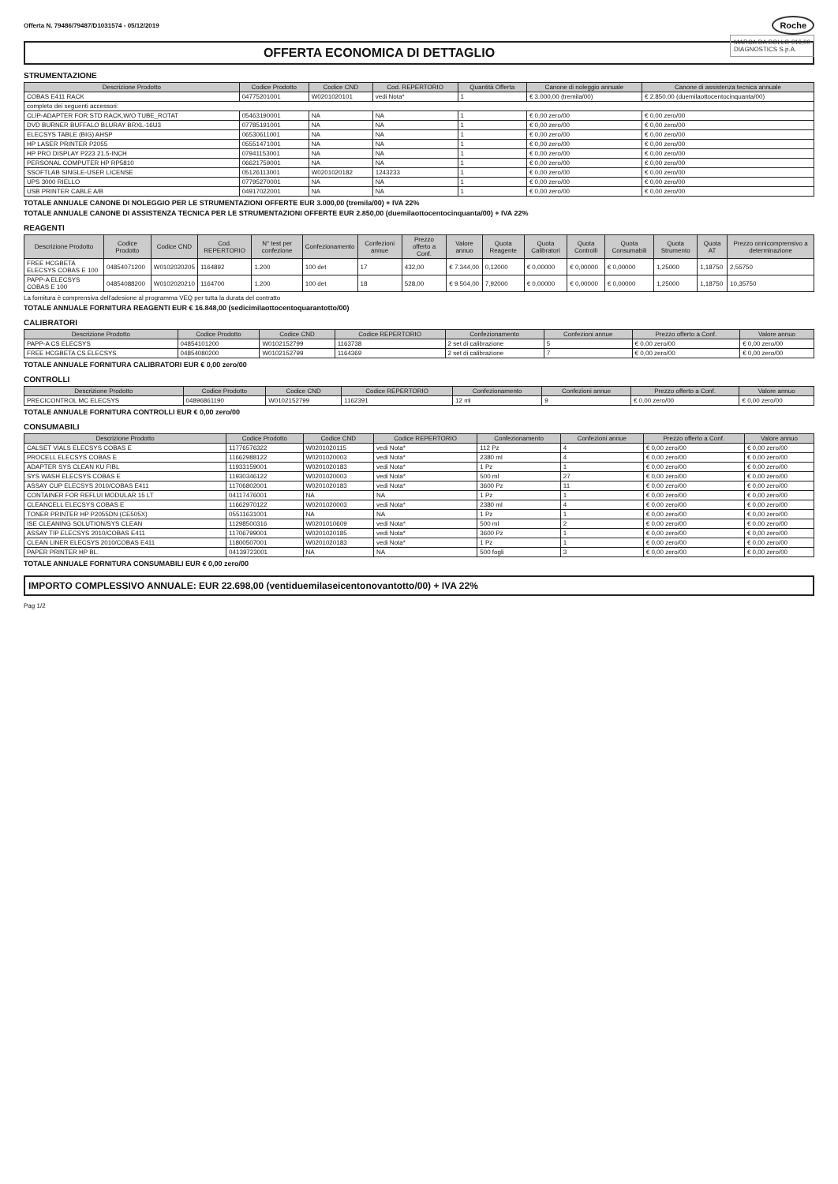Offerta N. 79486/79487/D1031574 - 05/12/2019
Roche
MARCA DA BOLLO €16,00
DIAGNOSTICS S.p.A.
OFFERTA ECONOMICA DI DETTAGLIO
STRUMENTAZIONE
| Descrizione Prodotto | Codice Prodotto | Codice CND | Cod. REPERTORIO | Quantità Offerta | Canone di noleggio annuale | Canone di assistenza tecnica annuale |
| --- | --- | --- | --- | --- | --- | --- |
| COBAS E411 RACK | 04775201001 | W0201020101 | vedi Nota* | 1 | € 3.000,00 (tremila/00) | € 2.850,00 (duemilaottocentocinquanta/00) |
| completo dei seguenti accessori: | | | | | | |
| CLIP-ADAPTER FOR STD RACK,W/O TUBE_ROTAT | 05463190001 | NA | NA | 1 | € 0,00 zero/00 | € 0,00 zero/00 |
| DVD BURNER BUFFALO BLURAY BRXL-16U3 | 07785191001 | NA | NA | 1 | € 0,00 zero/00 | € 0,00 zero/00 |
| ELECSYS TABLE (BIG) AHSP | 06530611001 | NA | NA | 1 | € 0,00 zero/00 | € 0,00 zero/00 |
| HP LASER PRINTER P2055 | 05551471001 | NA | NA | 1 | € 0,00 zero/00 | € 0,00 zero/00 |
| HP PRO DISPLAY P223 21.5-INCH | 07941153001 | NA | NA | 1 | € 0,00 zero/00 | € 0,00 zero/00 |
| PERSONAL COMPUTER HP RP5810 | 06621759001 | NA | NA | 1 | € 0,00 zero/00 | € 0,00 zero/00 |
| SSOFTLAB SINGLE-USER LICENSE | 05126113001 | W0201020182 | 1243233 | 1 | € 0,00 zero/00 | € 0,00 zero/00 |
| UPS 3000 RIELLO | 07795270001 | NA | NA | 1 | € 0,00 zero/00 | € 0,00 zero/00 |
| USB PRINTER CABLE A/B | 04917022001 | NA | NA | 1 | € 0,00 zero/00 | € 0,00 zero/00 |
TOTALE ANNUALE CANONE DI NOLEGGIO PER LE STRUMENTAZIONI OFFERTE EUR 3.000,00 (tremila/00) + IVA 22%
TOTALE ANNUALE CANONE DI ASSISTENZA TECNICA PER LE STRUMENTAZIONI OFFERTE EUR 2.850,00 (duemilaottocentocinquanta/00) + IVA 22%
REAGENTI
| Descrizione Prodotto | Codice Prodotto | Codice CND | Cod. REPERTORIO | N° test per confezione | Confezionamento | Confezioni annue | Prezzo offerto a Conf. | Valore annuo | Quota Reagente | Quota Calibratori | Quota Controlli | Quota Consumabili | Quota Strumento | Quota AT | Prezzo onnicomprensivo a determinazione |
| --- | --- | --- | --- | --- | --- | --- | --- | --- | --- | --- | --- | --- | --- | --- | --- |
| FREE HCGBETA ELECSYS COBAS E 100 | 04854071200 | W0102020205 | 1164892 | 1.200 | 100 det | 17 | 432,00 | € 7.344,00 | 0,12000 | € 0,00000 | € 0,00000 | € 0,00000 | 1,25000 | 1,18750 | 2,55750 |
| PAPP-A ELECSYS COBAS E 100 | 04854088200 | W0102020210 | 1164700 | 1.200 | 100 det | 18 | 528,00 | € 9.504,00 | 7,92000 | € 0,00000 | € 0,00000 | € 0,00000 | 1,25000 | 1,18750 | 10,35750 |
La fornitura è comprensiva dell'adesione al programma VEQ per tutta la durata del contratto
TOTALE ANNUALE FORNITURA REAGENTI EUR € 16.848,00 (sedicimilaottocentoquarantotto/00)
CALIBRATORI
| Descrizione Prodotto | Codice Prodotto | Codice CND | Codice REPERTORIO | Confezionamento | Confezioni annue | Prezzo offerto a Conf. | Valore annuo |
| --- | --- | --- | --- | --- | --- | --- | --- |
| PAPP-A CS ELECSYS | 04854101200 | W0102152799 | 1163738 | 2 set di calibrazione | 5 | € 0,00 zero/00 | € 0,00 zero/00 |
| FREE HCGBETA CS ELECSYS | 04854080200 | W0102152799 | 1164369 | 2 set di calibrazione | 7 | € 0,00 zero/00 | € 0,00 zero/00 |
TOTALE ANNUALE FORNITURA CALIBRATORI EUR € 0,00 zero/00
CONTROLLI
| Descrizione Prodotto | Codice Prodotto | Codice CND | Codice REPERTORIO | Confezionamento | Confezioni annue | Prezzo offerto a Conf. | Valore annuo |
| --- | --- | --- | --- | --- | --- | --- | --- |
| PRECICONTROL MC ELECSYS | 04896861190 | W0102152799 | 1162391 | 12 ml | 9 | € 0,00 zero/00 | € 0,00 zero/00 |
TOTALE ANNUALE FORNITURA CONTROLLI EUR € 0,00 zero/00
CONSUMABILI
| Descrizione Prodotto | Codice Prodotto | Codice CND | Codice REPERTORIO | Confezionamento | Confezioni annue | Prezzo offerto a Conf. | Valore annuo |
| --- | --- | --- | --- | --- | --- | --- | --- |
| CALSET VIALS ELECSYS COBAS E | 11776576322 | W0201020115 | vedi Nota* | 112 Pz | 4 | € 0,00 zero/00 | € 0,00 zero/00 |
| PROCELL ELECSYS COBAS E | 11662988122 | W0201020003 | vedi Nota* | 2380 ml | 4 | € 0,00 zero/00 | € 0,00 zero/00 |
| ADAPTER SYS CLEAN KU FIBL | 11933159001 | W0201020183 | vedi Nota* | 1 Pz | 1 | € 0,00 zero/00 | € 0,00 zero/00 |
| SYS WASH ELECSYS COBAS E | 11930346122 | W0201020003 | vedi Nota* | 500 ml | 27 | € 0,00 zero/00 | € 0,00 zero/00 |
| ASSAY CUP ELECSYS 2010/COBAS E411 | 11706802001 | W0201020183 | vedi Nota* | 3600 Pz | 11 | € 0,00 zero/00 | € 0,00 zero/00 |
| CONTAINER FOR REFLUI MODULAR 15 LT | 04117476001 | NA | NA | 1 Pz | 1 | € 0,00 zero/00 | € 0,00 zero/00 |
| CLEANCELL ELECSYS COBAS E | 11662970122 | W0201020003 | vedi Nota* | 2380 ml | 4 | € 0,00 zero/00 | € 0,00 zero/00 |
| TONER PRINTER HP P2055DN (CE505X) | 05511631001 | NA | NA | 1 Pz | 1 | € 0,00 zero/00 | € 0,00 zero/00 |
| ISE CLEANING SOLUTION/SYS CLEAN | 11298500316 | W0201010609 | vedi Nota* | 500 ml | 2 | € 0,00 zero/00 | € 0,00 zero/00 |
| ASSAY TIP ELECSYS 2010/COBAS E411 | 11706799001 | W0201020185 | vedi Nota* | 3600 Pz | 1 | € 0,00 zero/00 | € 0,00 zero/00 |
| CLEAN LINER ELECSYS 2010/COBAS E411 | 11800507001 | W0201020183 | vedi Nota* | 1 Pz | 1 | € 0,00 zero/00 | € 0,00 zero/00 |
| PAPER PRINTER HP BL. | 04139723001 | NA | NA | 500 fogli | 3 | € 0,00 zero/00 | € 0,00 zero/00 |
TOTALE ANNUALE FORNITURA CONSUMABILI EUR € 0,00 zero/00
IMPORTO COMPLESSIVO ANNUALE: EUR 22.698,00 (ventiduemilaseicentonovantotto/00) + IVA 22%
Pag 1/2